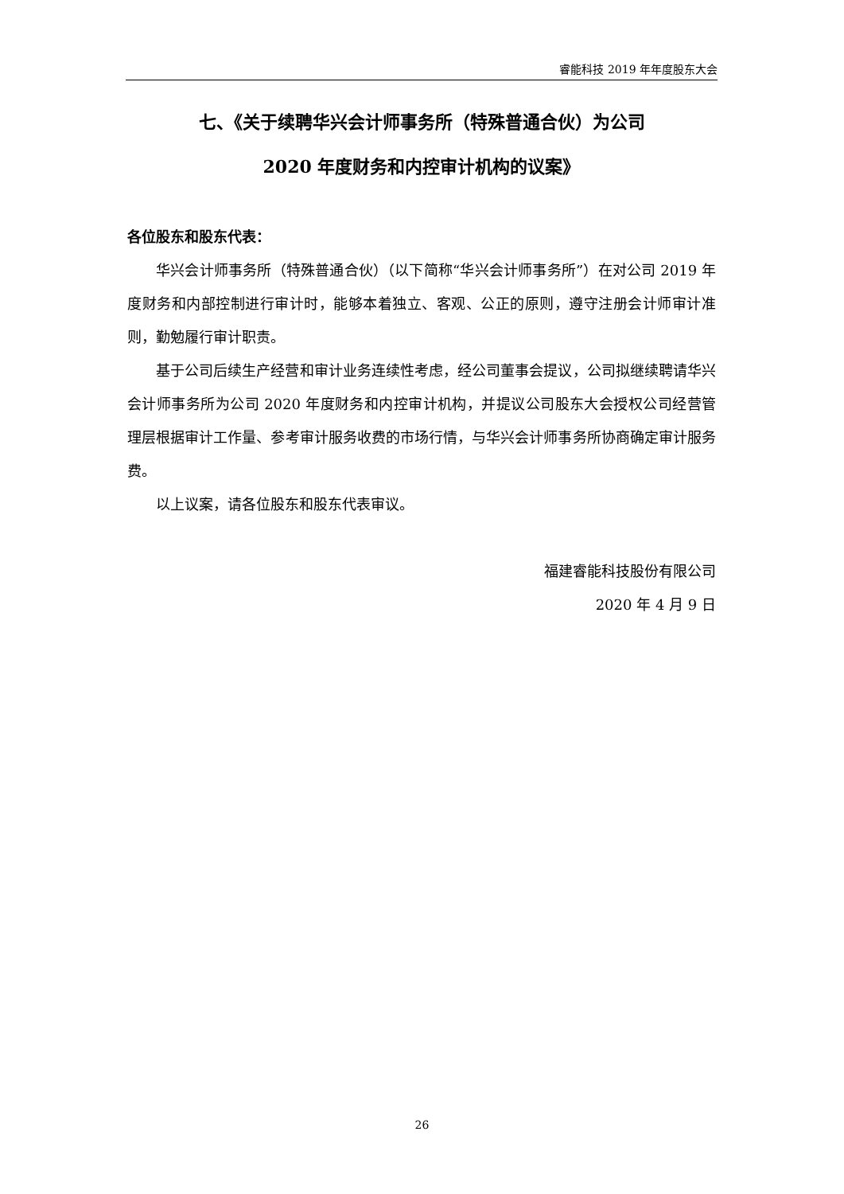睿能科技 2019 年年度股东大会
七、《关于续聘华兴会计师事务所（特殊普通合伙）为公司
2020 年度财务和内控审计机构的议案》
各位股东和股东代表：
华兴会计师事务所（特殊普通合伙）（以下简称“华兴会计师事务所”）在对公司 2019 年度财务和内部控制进行审计时，能够本着独立、客观、公正的原则，遵守注册会计师审计准则，勤勉履行审计职责。
基于公司后续生产经营和审计业务连续性考虑，经公司董事会提议，公司拟继续聘请华兴会计师事务所为公司 2020 年度财务和内控审计机构，并提议公司股东大会授权公司经营管理层根据审计工作量、参考审计服务收费的市场行情，与华兴会计师事务所协商确定审计服务费。
以上议案，请各位股东和股东代表审议。
福建睿能科技股份有限公司
2020 年 4 月 9 日
26